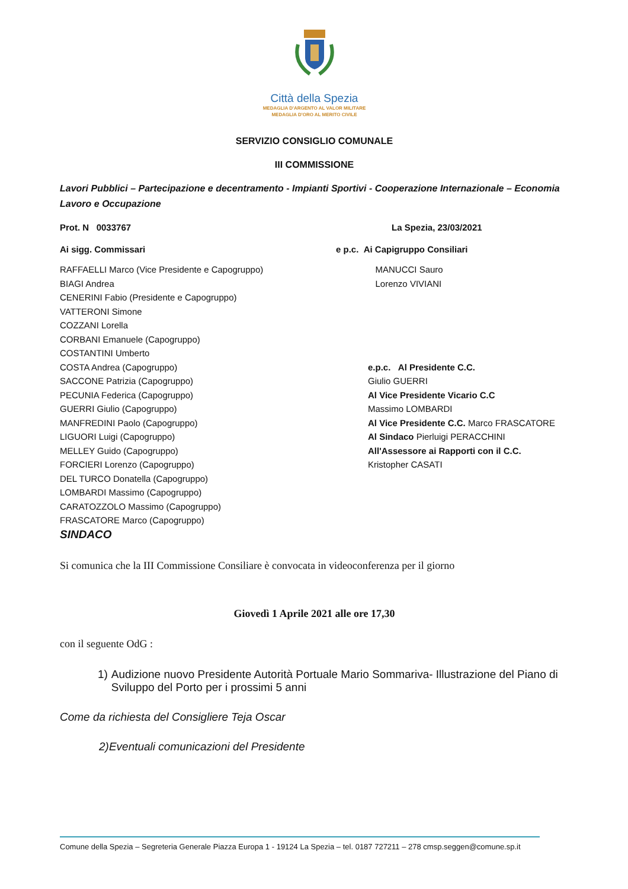Città della Spezia
MEDAGLIA D'ARGENTO AL VALOR MILITARE
MEDAGLIA D'ORO AL MERITO CIVILE
SERVIZIO CONSIGLIO COMUNALE
III COMMISSIONE
Lavori Pubblici – Partecipazione e decentramento - Impianti Sportivi - Cooperazione Internazionale – Economia Lavoro e Occupazione
Prot. N 0033767 La Spezia, 23/03/2021
Ai sigg. Commissari e p.c. Ai Capigruppo Consiliari
RAFFAELLI Marco (Vice Presidente e Capogruppo)
BIAGI Andrea
CENERINI Fabio (Presidente e Capogruppo)
VATTERONI Simone
COZZANI Lorella
CORBANI Emanuele (Capogruppo)
COSTANTINI Umberto
COSTA Andrea (Capogruppo)
SACCONE Patrizia (Capogruppo)
PECUNIA Federica (Capogruppo)
GUERRI Giulio (Capogruppo)
MANFREDINI Paolo (Capogruppo)
LIGUORI Luigi (Capogruppo)
MELLEY Guido (Capogruppo)
FORCIERI Lorenzo (Capogruppo)
DEL TURCO Donatella (Capogruppo)
LOMBARDI Massimo (Capogruppo)
CARATOZZOLO Massimo (Capogruppo)
FRASCATORE Marco (Capogruppo)
SINDACO
MANUCCI Sauro
Lorenzo VIVIANI
e.p.c. Al Presidente C.C.
Giulio GUERRI
Al Vice Presidente Vicario C.C
Massimo LOMBARDI
Al Vice Presidente C.C. Marco FRASCATORE
Al Sindaco Pierluigi PERACCHINI
All'Assessore ai Rapporti con il C.C.
Kristopher CASATI
Si comunica che la III Commissione Consiliare è convocata in videoconferenza per il giorno
Giovedì 1 Aprile 2021 alle ore 17,30
con il seguente OdG :
1) Audizione nuovo Presidente Autorità Portuale Mario Sommariva- Illustrazione del Piano di Sviluppo del Porto per i prossimi 5 anni
Come da richiesta del Consigliere Teja Oscar
2)Eventuali comunicazioni del Presidente
Comune della Spezia – Segreteria Generale Piazza Europa 1 - 19124 La Spezia – tel. 0187 727211 – 278 cmsp.seggen@comune.sp.it